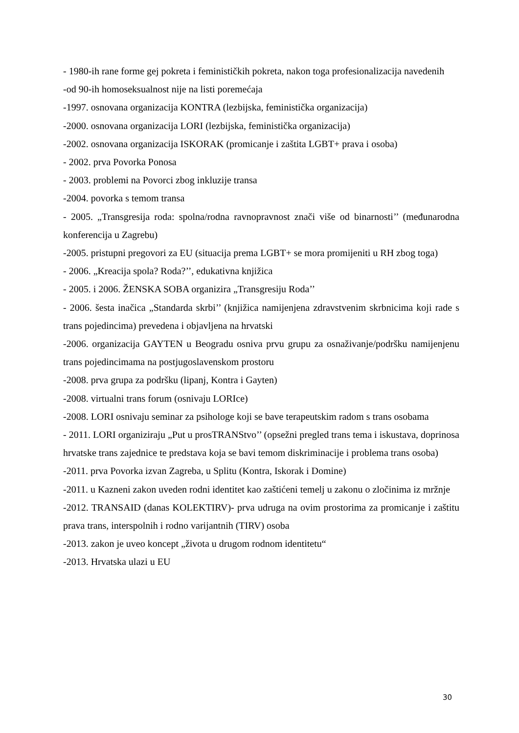- 1980-ih rane forme gej pokreta i feminističkih pokreta, nakon toga profesionalizacija navedenih
-od 90-ih homoseksualnost nije na listi poremećaja
-1997. osnovana organizacija KONTRA (lezbijska, feministička organizacija)
-2000. osnovana organizacija LORI (lezbijska, feministička organizacija)
-2002. osnovana organizacija ISKORAK (promicanje i zaštita LGBT+ prava i osoba)
- 2002. prva Povorka Ponosa
- 2003. problemi na Povorci zbog inkluzije transa
-2004. povorka s temom transa
- 2005. „Transgresija roda: spolna/rodna ravnopravnost znači više od binarnosti’’ (međunarodna konferencija u Zagrebu)
-2005. pristupni pregovori za EU (situacija prema LGBT+ se mora promijeniti u RH zbog toga)
- 2006. „Kreacija spola? Roda?’’, edukativna knjižica
- 2005. i 2006. ŽENSKA SOBA organizira „Transgresiju Roda’’
- 2006. šesta inačica „Standarda skrbi’’ (knjižica namijenjena zdravstvenim skrbnicima koji rade s trans pojedincima) prevedena i objavljena na hrvatski
-2006. organizacija GAYTEN u Beogradu osniva prvu grupu za osnaživanje/podršku namijenjenu trans pojedincimama na postjugoslavenskom prostoru
-2008. prva grupa za podršku (lipanj, Kontra i Gayten)
-2008. virtualni trans forum (osnivaju LORIce)
-2008. LORI osnivaju seminar za psihologe koji se bave terapeutskim radom s trans osobama
- 2011. LORI organiziraju „Put u prosTRANStvo’’ (opsežni pregled trans tema i iskustava, doprinosa hrvatske trans zajednice te predstava koja se bavi temom diskriminacije i problema trans osoba)
-2011. prva Povorka izvan Zagreba, u Splitu (Kontra, Iskorak i Domine)
-2011. u Kazneni zakon uveden rodni identitet kao zaštićeni temelj u zakonu o zločinima iz mržnje
-2012. TRANSAID (danas KOLEKTIRV)- prva udruga na ovim prostorima za promicanje i zaštitu prava trans, interspolnih i rodno varijantnih (TIRV) osoba
-2013. zakon je uveo koncept „života u drugom rodnom identitetu“
-2013. Hrvatska ulazi u EU
30